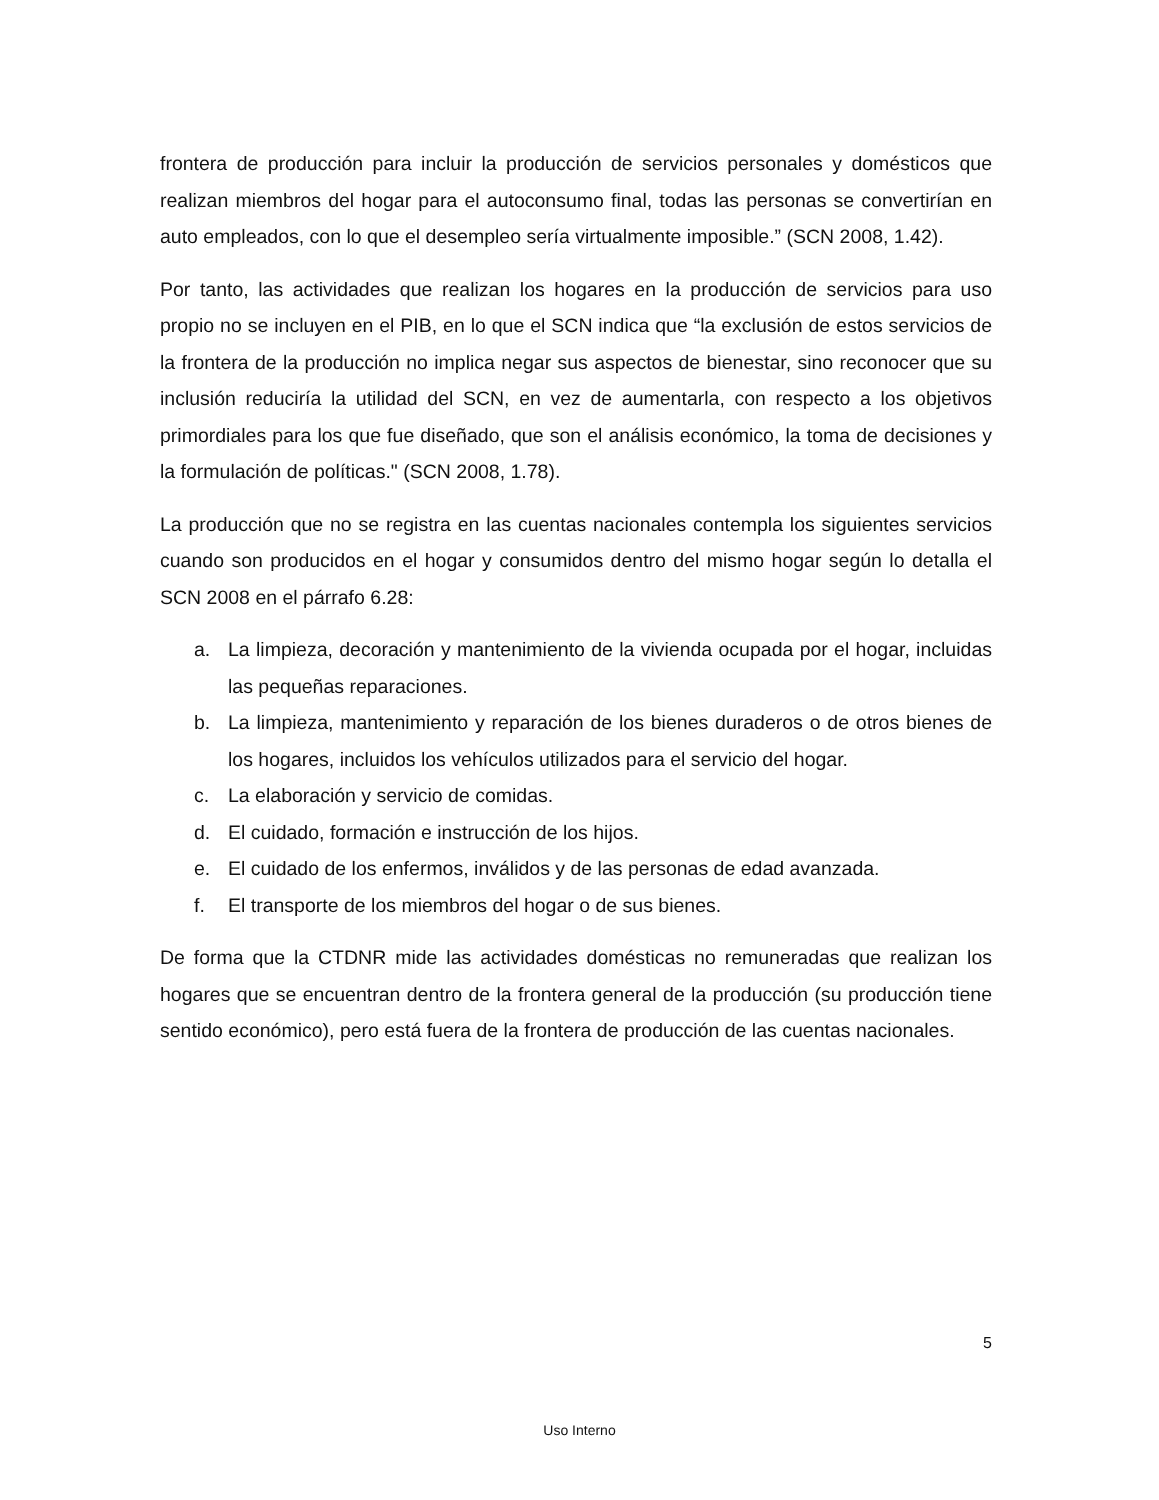frontera de producción para incluir la producción de servicios personales y domésticos que realizan miembros del hogar para el autoconsumo final, todas las personas se convertirían en auto empleados, con lo que el desempleo sería virtualmente imposible.” (SCN 2008, 1.42).
Por tanto, las actividades que realizan los hogares en la producción de servicios para uso propio no se incluyen en el PIB, en lo que el SCN indica que “la exclusión de estos servicios de la frontera de la producción no implica negar sus aspectos de bienestar, sino reconocer que su inclusión reduciría la utilidad del SCN, en vez de aumentarla, con respecto a los objetivos primordiales para los que fue diseñado, que son el análisis económico, la toma de decisiones y la formulación de políticas." (SCN 2008, 1.78).
La producción que no se registra en las cuentas nacionales contempla los siguientes servicios cuando son producidos en el hogar y consumidos dentro del mismo hogar según lo detalla el SCN 2008 en el párrafo 6.28:
a. La limpieza, decoración y mantenimiento de la vivienda ocupada por el hogar, incluidas las pequeñas reparaciones.
b. La limpieza, mantenimiento y reparación de los bienes duraderos o de otros bienes de los hogares, incluidos los vehículos utilizados para el servicio del hogar.
c. La elaboración y servicio de comidas.
d. El cuidado, formación e instrucción de los hijos.
e. El cuidado de los enfermos, inválidos y de las personas de edad avanzada.
f. El transporte de los miembros del hogar o de sus bienes.
De forma que la CTDNR mide las actividades domésticas no remuneradas que realizan los hogares que se encuentran dentro de la frontera general de la producción (su producción tiene sentido económico), pero está fuera de la frontera de producción de las cuentas nacionales.
5
Uso Interno